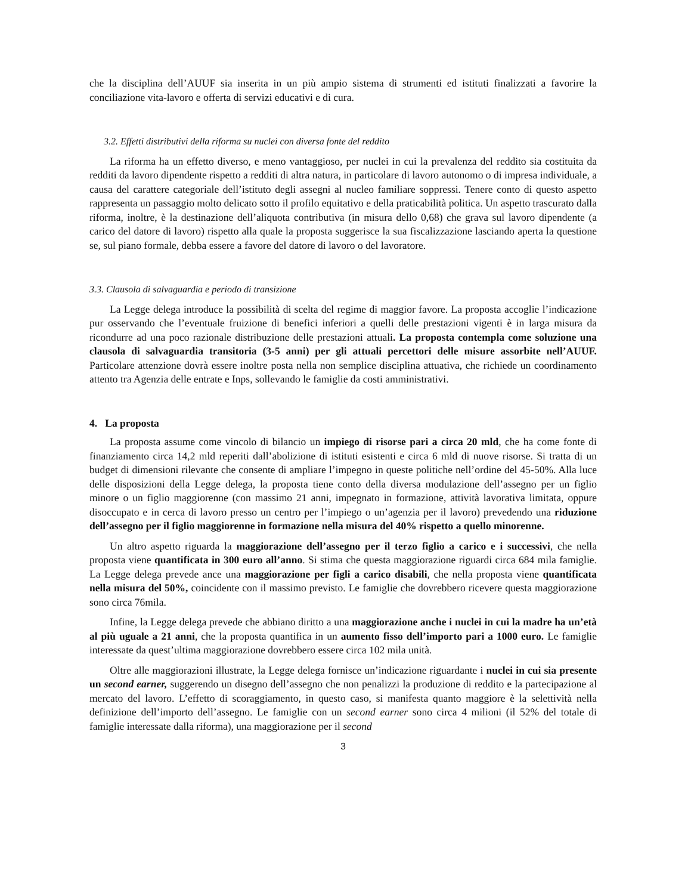che la disciplina dell’AUUF sia inserita in un più ampio sistema di strumenti ed istituti finalizzati a favorire la conciliazione vita-lavoro e offerta di servizi educativi e di cura.
3.2. Effetti distributivi della riforma su nuclei con diversa fonte del reddito
La riforma ha un effetto diverso, e meno vantaggioso, per nuclei in cui la prevalenza del reddito sia costituita da redditi da lavoro dipendente rispetto a redditi di altra natura, in particolare di lavoro autonomo o di impresa individuale, a causa del carattere categoriale dell’istituto degli assegni al nucleo familiare soppressi. Tenere conto di questo aspetto rappresenta un passaggio molto delicato sotto il profilo equitativo e della praticabilità politica. Un aspetto trascurato dalla riforma, inoltre, è la destinazione dell’aliquota contributiva (in misura dello 0,68) che grava sul lavoro dipendente (a carico del datore di lavoro) rispetto alla quale la proposta suggerisce la sua fiscalizzazione lasciando aperta la questione se, sul piano formale, debba essere a favore del datore di lavoro o del lavoratore.
3.3. Clausola di salvaguardia e periodo di transizione
La Legge delega introduce la possibilità di scelta del regime di maggior favore. La proposta accoglie l’indicazione pur osservando che l’eventuale fruizione di benefici inferiori a quelli delle prestazioni vigenti è in larga misura da ricondurre ad una poco razionale distribuzione delle prestazioni attuali. La proposta contempla come soluzione una clausola di salvaguardia transitoria (3-5 anni) per gli attuali percettori delle misure assorbite nell’AUUF. Particolare attenzione dovrà essere inoltre posta nella non semplice disciplina attuativa, che richiede un coordinamento attento tra Agenzia delle entrate e Inps, sollevando le famiglie da costi amministrativi.
4. La proposta
La proposta assume come vincolo di bilancio un impiego di risorse pari a circa 20 mld, che ha come fonte di finanziamento circa 14,2 mld reperiti dall’abolizione di istituti esistenti e circa 6 mld di nuove risorse. Si tratta di un budget di dimensioni rilevante che consente di ampliare l’impegno in queste politiche nell’ordine del 45-50%. Alla luce delle disposizioni della Legge delega, la proposta tiene conto della diversa modulazione dell’assegno per un figlio minore o un figlio maggiorenne (con massimo 21 anni, impegnato in formazione, attività lavorativa limitata, oppure disoccupato e in cerca di lavoro presso un centro per l’impiego o un’agenzia per il lavoro) prevedendo una riduzione dell’assegno per il figlio maggiorenne in formazione nella misura del 40% rispetto a quello minorenne.
Un altro aspetto riguarda la maggiorazione dell’assegno per il terzo figlio a carico e i successivi, che nella proposta viene quantificata in 300 euro all’anno. Si stima che questa maggiorazione riguardi circa 684 mila famiglie. La Legge delega prevede ance una maggiorazione per figli a carico disabili, che nella proposta viene quantificata nella misura del 50%, coincidente con il massimo previsto. Le famiglie che dovrebbero ricevere questa maggiorazione sono circa 76mila.
Infine, la Legge delega prevede che abbiano diritto a una maggiorazione anche i nuclei in cui la madre ha un’età al più uguale a 21 anni, che la proposta quantifica in un aumento fisso dell’importo pari a 1000 euro. Le famiglie interessate da quest’ultima maggiorazione dovrebbero essere circa 102 mila unità.
Oltre alle maggiorazioni illustrate, la Legge delega fornisce un’indicazione riguardante i nuclei in cui sia presente un second earner, suggerendo un disegno dell’assegno che non penalizzi la produzione di reddito e la partecipazione al mercato del lavoro. L’effetto di scoraggiamento, in questo caso, si manifesta quanto maggiore è la selettività nella definizione dell’importo dell’assegno. Le famiglie con un second earner sono circa 4 milioni (il 52% del totale di famiglie interessate dalla riforma), una maggiorazione per il second
3